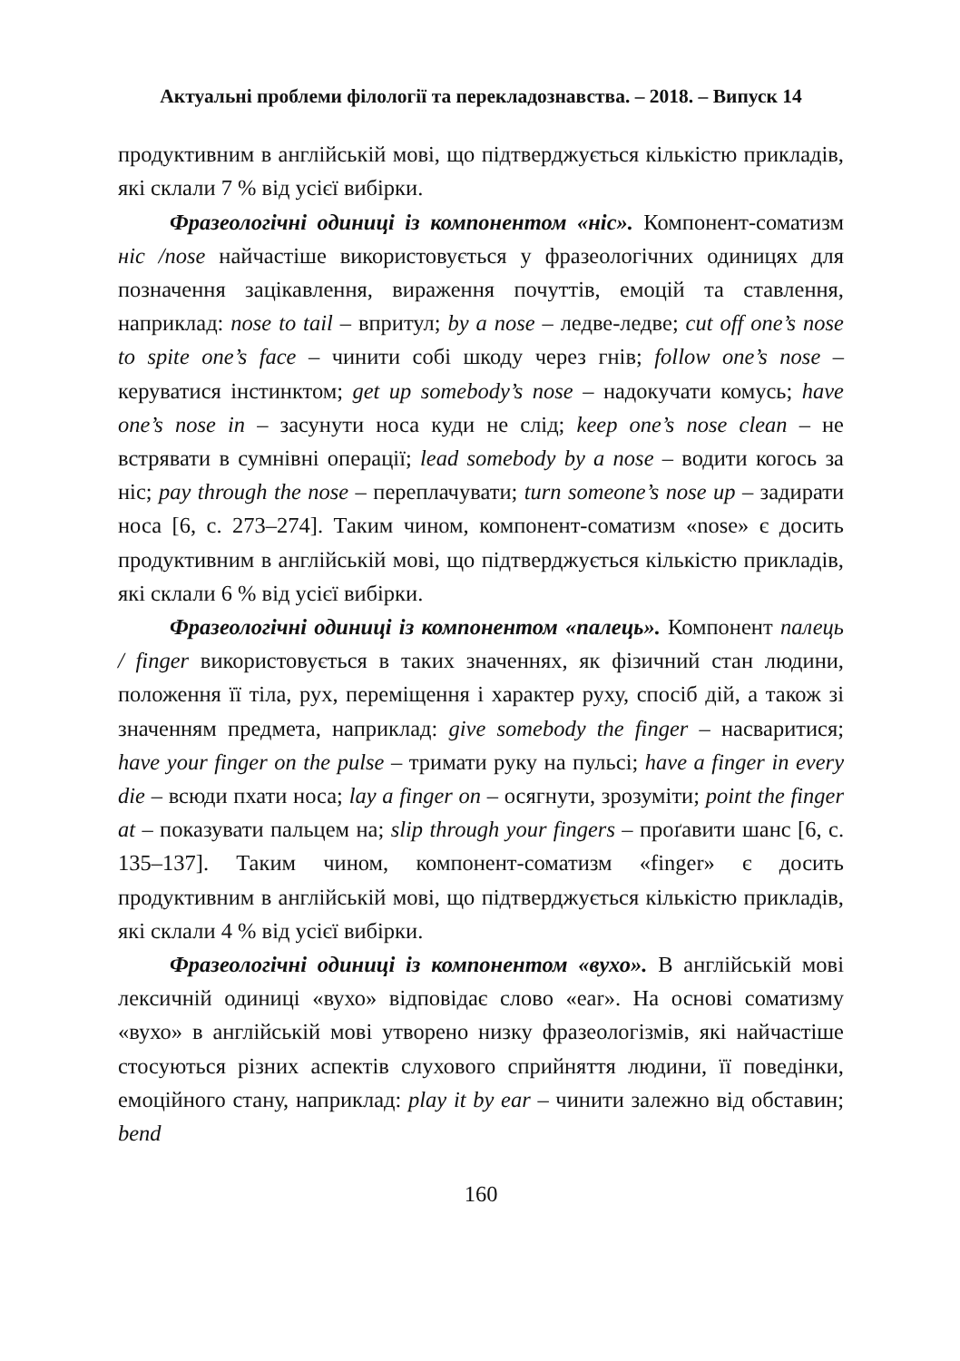Актуальні проблеми філології та перекладознавства. – 2018. – Випуск 14
продуктивним в англійській мові, що підтверджується кількістю прикладів, які склали 7 % від усієї вибірки.
Фразеологічні одиниці із компонентом «ніс». Компонент-соматизм ніс /nose найчастіше використовується у фразеологічних одиницях для позначення зацікавлення, вираження почуттів, емоцій та ставлення, наприклад: nose to tail – впритул; by a nose – ледве-ледве; cut off one’s nose to spite one’s face – чинити собі шкоду через гнів; follow one’s nose – керуватися інстинктом; get up somebody’s nose – надокучати комусь; have one’s nose in – засунути носа куди не слід; keep one’s nose clean – не встрявати в сумнівні операції; lead somebody by a nose – водити когось за ніс; pay through the nose – переплачувати; turn someone’s nose up – задирати носа [6, с. 273–274]. Таким чином, компонент-соматизм «nose» є досить продуктивним в англійській мові, що підтверджується кількістю прикладів, які склали 6 % від усієї вибірки.
Фразеологічні одиниці із компонентом «палець». Компонент палець / finger використовується в таких значеннях, як фізичний стан людини, положення її тіла, рух, переміщення і характер руху, спосіб дій, а також зі значенням предмета, наприклад: give somebody the finger – насваритися; have your finger on the pulse – тримати руку на пульсі; have a finger in every die – всюди пхати носа; lay a finger on – осягнути, зрозуміти; point the finger at – показувати пальцем на; slip through your fingers – проґавити шанс [6, с. 135–137]. Таким чином, компонент-соматизм «finger» є досить продуктивним в англійській мові, що підтверджується кількістю прикладів, які склали 4 % від усієї вибірки.
Фразеологічні одиниці із компонентом «вухо». В англійській мові лексичній одиниці «вухо» відповідає слово «ear». На основі соматизму «вухо» в англійській мові утворено низку фразеологізмів, які найчастіше стосуються різних аспектів слухового сприйняття людини, її поведінки, емоційного стану, наприклад: play it by ear – чинити залежно від обставин; bend
160